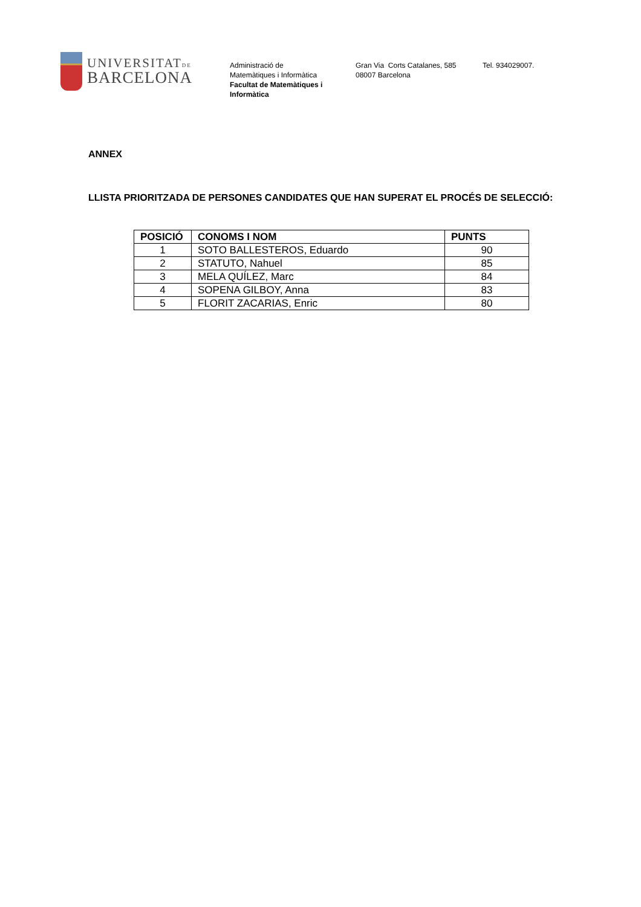UNIVERSITATDE
BARCELONA
Administració de
Matemàtiques i Informàtica
Facultat de Matemàtiques i
Informàtica
Gran Via Corts Catalanes, 585
08007 Barcelona
Tel. 934029007.
ANNEX
LLISTA PRIORITZADA DE PERSONES CANDIDATES QUE HAN SUPERAT EL PROCÉS DE SELECCIÓ:
| POSICIÓ | CONOMS I NOM | PUNTS |
| --- | --- | --- |
| 1 | SOTO BALLESTEROS, Eduardo | 90 |
| 2 | STATUTO, Nahuel | 85 |
| 3 | MELA QUÍLEZ, Marc | 84 |
| 4 | SOPENA GILBOY, Anna | 83 |
| 5 | FLORIT ZACARIAS, Enric | 80 |